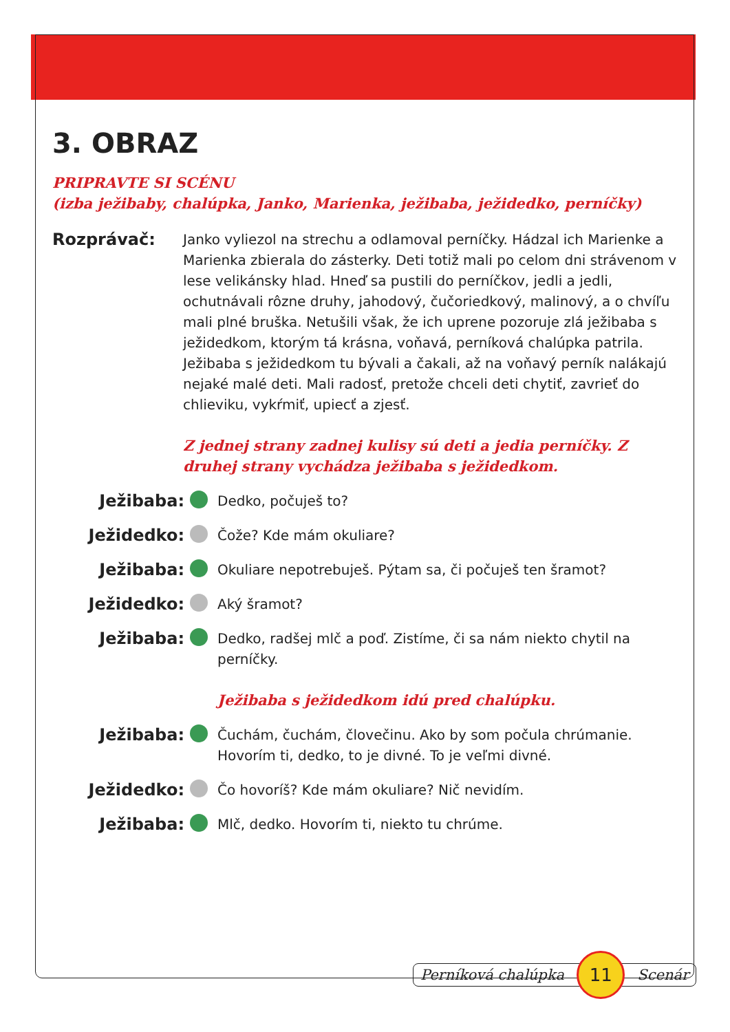3. OBRAZ
PRIPRAVTE SI SCÉNU
(izba ježibaby, chalúpka, Janko, Marienka, ježibaba, ježidedko, perníčky)
Rozprávač:
Janko vyliezol na strechu a odlamoval perníčky. Hádzal ich Marienke a Marienka zbierala do zásterky. Deti totiž mali po celom dni strávenom v lese velikánsky hlad. Hneď sa pustili do perníčkov, jedli a jedli, ochutnávali rôzne druhy, jahodový, čučoriedkový, malinový, a o chvíľu mali plné bruška. Netušili však, že ich uprene pozoruje zlá ježibaba s ježidedkom, ktorým tá krásna, voňavá, perníková chalúpka patrila. Ježibaba s ježidedkom tu bývali a čakali, až na voňavý perník nalákajú nejaké malé deti. Mali radosť, pretože chceli deti chytiť, zavrieť do chlieviku, vykŕmiť, upiecť a zjesť.
Z jednej strany zadnej kulisy sú deti a jedia perníčky. Z druhej strany vychádza ježibaba s ježidedkom.
Ježibaba:
Dedko, počuješ to?
Ježidedko:
Čože? Kde mám okuliare?
Ježibaba:
Okuliare nepotrebuješ. Pýtam sa, či počuješ ten šramot?
Ježidedko:
Aký šramot?
Ježibaba:
Dedko, radšej mlč a poď. Zistíme, či sa nám niekto chytil na perníčky.
Ježibaba s ježidedkom idú pred chalúpku.
Ježibaba:
Čuchám, čuchám, človečinu. Ako by som počula chrúmanie. Hovorím ti, dedko, to je divné. To je veľmi divné.
Ježidedko:
Čo hovoríš? Kde mám okuliare? Nič nevidím.
Ježibaba:
Mlč, dedko. Hovorím ti, niekto tu chrúme.
Perníková chalúpka 11 Scenár